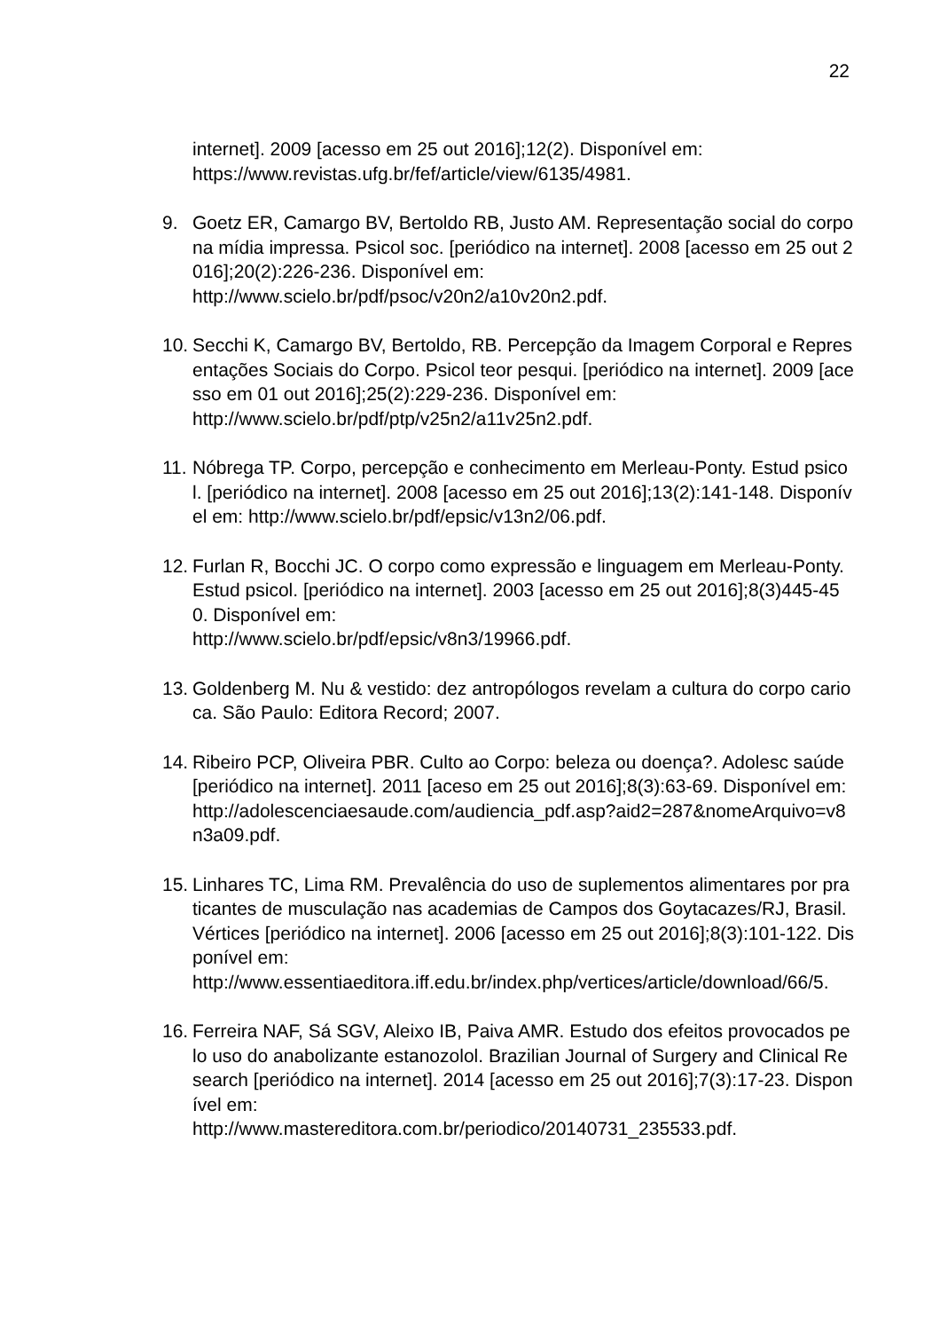22
internet]. 2009 [acesso em 25 out 2016];12(2). Disponível em:
https://www.revistas.ufg.br/fef/article/view/6135/4981.
9. Goetz ER, Camargo BV, Bertoldo RB, Justo AM. Representação social do corpo na mídia impressa. Psicol soc. [periódico na internet]. 2008 [acesso em 25 out 2016];20(2):226-236. Disponível em:
http://www.scielo.br/pdf/psoc/v20n2/a10v20n2.pdf.
10. Secchi K, Camargo BV, Bertoldo, RB. Percepção da Imagem Corporal e Representações Sociais do Corpo. Psicol teor pesqui. [periódico na internet]. 2009 [acesso em 01 out 2016];25(2):229-236. Disponível em:
http://www.scielo.br/pdf/ptp/v25n2/a11v25n2.pdf.
11. Nóbrega TP. Corpo, percepção e conhecimento em Merleau-Ponty. Estud psicol. [periódico na internet]. 2008 [acesso em 25 out 2016];13(2):141-148. Disponível em: http://www.scielo.br/pdf/epsic/v13n2/06.pdf.
12. Furlan R, Bocchi JC. O corpo como expressão e linguagem em Merleau-Ponty. Estud psicol. [periódico na internet]. 2003 [acesso em 25 out 2016];8(3)445-450. Disponível em:
http://www.scielo.br/pdf/epsic/v8n3/19966.pdf.
13. Goldenberg M. Nu & vestido: dez antropólogos revelam a cultura do corpo carioca. São Paulo: Editora Record; 2007.
14. Ribeiro PCP, Oliveira PBR. Culto ao Corpo: beleza ou doença?. Adolesc saúde [periódico na internet]. 2011 [aceso em 25 out 2016];8(3):63-69. Disponível em:
http://adolescenciaesaude.com/audiencia_pdf.asp?aid2=287&nomeArquivo=v8n3a09.pdf.
15. Linhares TC, Lima RM. Prevalência do uso de suplementos alimentares por praticantes de musculação nas academias de Campos dos Goytacazes/RJ, Brasil. Vértices [periódico na internet]. 2006 [acesso em 25 out 2016];8(3):101-122. Disponível em:
http://www.essentiaeditora.iff.edu.br/index.php/vertices/article/download/66/5.
16. Ferreira NAF, Sá SGV, Aleixo IB, Paiva AMR. Estudo dos efeitos provocados pelo uso do anabolizante estanozolol. Brazilian Journal of Surgery and Clinical Research [periódico na internet]. 2014 [acesso em 25 out 2016];7(3):17-23. Disponível em:
http://www.mastereditora.com.br/periodico/20140731_235533.pdf.